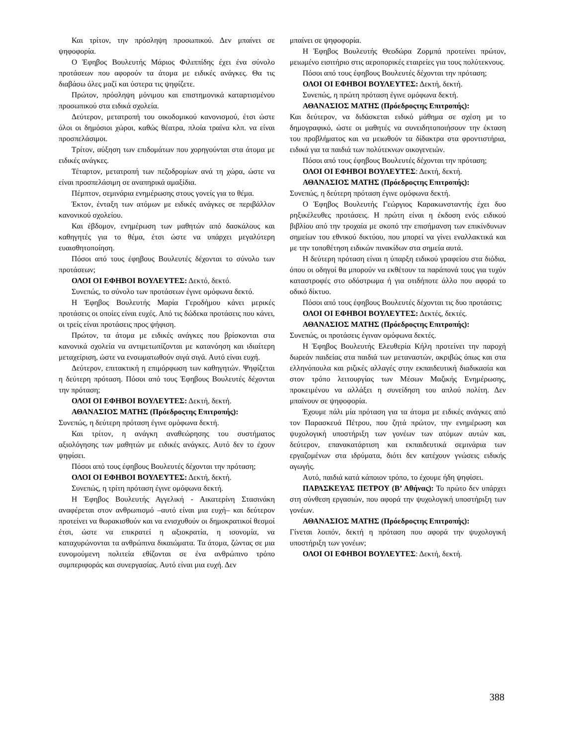Και τρίτον, την πρόσληψη προσωπικού. Δεν μπαίνει σε ψηφοφορία.
Ο Έφηβος Βουλευτής Μάριος Φιλιππίδης έχει ένα σύνολο προτάσεων που αφορούν τα άτομα με ειδικές ανάγκες. Θα τις διαβάσω όλες μαζί και ύστερα τις ψηφίζετε.
Πρώτον, πρόσληψη μόνιμου και επιστημονικά καταρτισμένου προσωπικού στα ειδικά σχολεία.
Δεύτερον, μετατροπή του οικοδομικού κανονισμού, έτσι ώστε όλοι οι δημόσιοι χώροι, καθώς θέατρα, πλοία τραίνα κλπ. να είναι προσπελάσιμοι.
Τρίτον, αύξηση των επιδομάτων που χορηγούνται στα άτομα με ειδικές ανάγκες.
Τέταρτον, μετατροπή των πεζοδρομίων ανά τη χώρα, ώστε να είναι προσπελάσιμη σε αναπηρικά αμαξίδια.
Πέμπτον, σεμινάρια ενημέρωσης στους γονείς για το θέμα.
Έκτον, ένταξη των ατόμων με ειδικές ανάγκες σε περιβάλλον κανονικού σχολείου.
Και έβδομον, ενημέρωση των μαθητών από δασκάλους και καθηγητές για το θέμα, έτσι ώστε να υπάρχει μεγαλύτερη ευαισθητοποίηση.
Πόσοι από τους έφηβους Βουλευτές δέχονται το σύνολο των προτάσεων;
ΟΛΟΙ ΟΙ ΕΦΗΒΟΙ ΒΟΥΛΕΥΤΕΣ: Δεκτό, δεκτό.
Συνεπώς, το σύνολο των προτάσεων έγινε ομόφωνα δεκτό.
Η Έφηβος Βουλευτής Μαρία Γεροδήμου κάνει μερικές προτάσεις οι οποίες είναι ευχές. Από τις δώδεκα προτάσεις που κάνει, οι τρείς είναι προτάσεις προς ψήφιση.
Πρώτον, τα άτομα με ειδικές ανάγκες που βρίσκονται στα κανονικά σχολεία να αντιμετωπίζονται με κατανόηση και ιδιαίτερη μεταχείριση, ώστε να ενσωματωθούν σιγά σιγά. Αυτό είναι ευχή.
Δεύτερον, επιτακτική η επιμόρφωση των καθηγητών. Ψηφίζεται η δεύτερη πρόταση. Πόσοι από τους Έφηβους Βουλευτές δέχονται την πρόταση;
ΟΛΟΙ ΟΙ ΕΦΗΒΟΙ ΒΟΥΛΕΥΤΕΣ: Δεκτή, δεκτή.
ΑΘΑΝΑΣΙΟΣ ΜΑΤΗΣ (Πρόεδροςτης Επιτροπής):
Συνεπώς, η δεύτερη πρόταση έγινε ομόφωνα δεκτή.
Και τρίτον, η ανάγκη αναθεώρησης του συστήματος αξιολόγησης των μαθητών με ειδικές ανάγκες. Αυτό δεν το έχουν ψηφίσει.
Πόσοι από τους έφηβους Βουλευτές δέχονται την πρόταση;
ΟΛΟΙ ΟΙ ΕΦΗΒΟΙ ΒΟΥΛΕΥΤΕΣ: Δεκτή, δεκτή.
Συνεπώς, η τρίτη πρόταση έγινε ομόφωνα δεκτή.
Η Έφηβος Βουλευτής Αγγελική - Αικατερίνη Στασινάκη αναφέρεται στον ανθρωπισμό –αυτό είναι μια ευχή– και δεύτερον προτείνει να θωρακισθούν και να ενισχυθούν οι δημοκρατικοί θεσμοί έτσι, ώστε να επικρατεί η αξιοκρατία, η ισονομία, να καταχυρώνονται τα ανθρώπινα δικαιώματα. Τα άτομα, ζώντας σε μια ευνομούμενη πολιτεία εθίζονται σε ένα ανθρώπινο τρόπο συμπεριφοράς και συνεργασίας. Αυτό είναι μια ευχή. Δεν
μπαίνει σε ψηφοφορία.
Η Έφηβος Βουλευτής Θεοδώρα Ζορμπά προτείνει πρώτον, μειωμένο εισιτήριο στις αεροπορικές εταιρείες για τους πολύτεκνους.
Πόσοι από τους έφηβους Βουλευτές δέχονται την πρόταση;
ΟΛΟΙ ΟΙ ΕΦΗΒΟΙ ΒΟΥΛΕΥΤΕΣ: Δεκτή, δεκτή.
Συνεπώς, η πρώτη πρόταση έγινε ομόφωνα δεκτή.
ΑΘΑΝΑΣΙΟΣ ΜΑΤΗΣ (Πρόεδροςτης Επιτροπής):
Και δεύτερον, να διδάσκεται ειδικό μάθημα σε σχέση με το δημογραφικό, ώστε οι μαθητές να συνειδητοποιήσουν την έκταση του προβλήματος και να μειωθούν τα δίδακτρα στα φροντιστήρια, ειδικά για τα παιδιά των πολύτεκνων οικογενειών.
Πόσοι από τους έφηβους Βουλευτές δέχονται την πρόταση;
ΟΛΟΙ ΟΙ ΕΦΗΒΟΙ ΒΟΥΛΕΥΤΕΣ: Δεκτή, δεκτή.
ΑΘΑΝΑΣΙΟΣ ΜΑΤΗΣ (Πρόεδροςτης Επιτροπής):
Συνεπώς, η δεύτερη πρόταση έγινε ομόφωνα δεκτή.
Ο Έφηβος Βουλευτής Γεώργιος Καρακωνσταντής έχει δυο ρηξικέλευθες προτάσεις. Η πρώτη είναι η έκδοση ενός ειδικού βιβλίου από την τροχαία με σκοπό την επισήμανση των επικίνδυνων σημείων του εθνικού δικτύου, που μπορεί να γίνει εναλλακτικά και με την τοποθέτηση ειδικών πινακίδων στα σημεία αυτά.
Η δεύτερη πρόταση είναι η ύπαρξη ειδικού γραφείου στα διόδια, όπου οι οδηγοί θα μπορούν να εκθέτουν τα παράπονά τους για τυχόν καταστροφές στο οδόστρωμα ή για οτιδήποτε άλλο που αφορά το οδικό δίκτυο.
Πόσοι από τους έφηβους Βουλευτές δέχονται τις δυο προτάσεις;
ΟΛΟΙ ΟΙ ΕΦΗΒΟΙ ΒΟΥΛΕΥΤΕΣ: Δεκτές, δεκτές.
ΑΘΑΝΑΣΙΟΣ ΜΑΤΗΣ (Πρόεδροςτης Επιτροπής):
Συνεπώς, οι προτάσεις έγιναν ομόφωνα δεκτές.
Η Έφηβος Βουλευτής Ελευθερία Κήλη προτείνει την παροχή δωρεάν παιδείας στα παιδιά των μεταναστών, ακριβώς όπως και στα ελληνόπουλα και ριζικές αλλαγές στην εκπαιδευτική διαδικασία και στον τρόπο λειτουργίας των Μέσων Μαζικής Ενημέρωσης, προκειμένου να αλλάξει η συνείδηση του απλού πολίτη. Δεν μπαίνουν σε ψηφοφορία.
Έχουμε πάλι μία πρόταση για τα άτομα με ειδικές ανάγκες από τον Παρασκευά Πέτρου, που ζητά πρώτον, την ενημέρωση και ψυχολογική υποστήριξη των γονέων των ατόμων αυτών και, δεύτερον, επανακατάρτιση και εκπαιδευτικά σεμινάρια των εργαζομένων στα ιδρύματα, διότι δεν κατέχουν γνώσεις ειδικής αγωγής.
Αυτό, παιδιά κατά κάποιον τρόπο, το έχουμε ήδη ψηφίσει.
ΠΑΡΑΣΚΕΥΑΣ ΠΕΤΡΟΥ (Β’ Αθήνας): Το πρώτο δεν υπάρχει στη σύνθεση εργασιών, που αφορά την ψυχολογική υποστήριξη των γονέων.
ΑΘΑΝΑΣΙΟΣ ΜΑΤΗΣ (Πρόεδροςτης Επιτροπής):
Γίνεται λοιπόν, δεκτή η πρόταση που αφορά την ψυχολογική υποστήριξη των γονέων;
ΟΛΟΙ ΟΙ ΕΦΗΒΟΙ ΒΟΥΛΕΥΤΕΣ: Δεκτή, δεκτή.
388